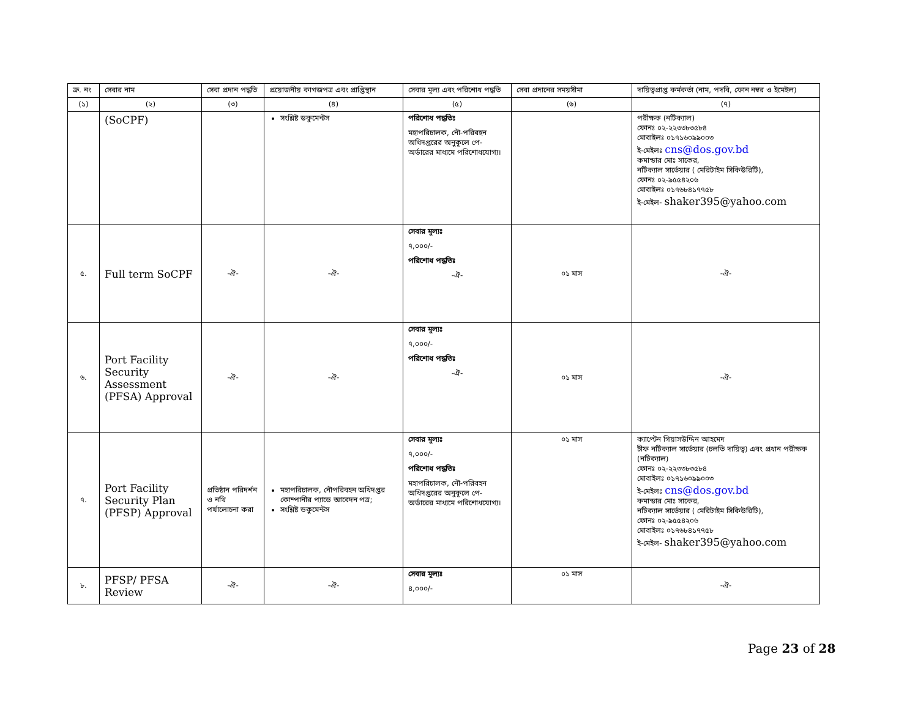| ক্র. নং | সেবার নাম | সেবা প্রদান পদ্ধতি | প্রয়োজনীয় কাগজপত্র এবং প্রাপ্তিস্থান | সেবার মূল্য এবং পরিশোধ পদ্ধতি | সেবা প্রদানের সময়সীমা | দায়িত্বপ্রাপ্ত কর্মকর্তা (নাম, পদবি, ফোন নম্বর ও ইমেইল) |
| --- | --- | --- | --- | --- | --- | --- |
| (১) | (২) | (৩) | (৪) | (৫) | (৬) | (৭) |
| | (SoCPF) | | সংশ্লিষ্ট ডকুমেন্টস | পরিশোধ পদ্ধতিঃ মহাপরিচালক, নৌ-পরিবহন অধিদপ্তরের অনুকূলে পে-অর্ডারের মাধ্যমে পরিশোধযোগ্য। | | পরীক্ষক (নটিক্যাল) ফোনঃ ০২-২২৩৩৮৩৫৮৪ মোবাইলঃ ০১৭১৬০৯৯০০৩ ই-মেইলঃ cns@dos.gov.bd কমান্ডার মোঃ সাকের, নটিক্যাল সার্ভেয়ার ( মেরিটাইম সিকিউরিটি), ফোনঃ ০২-৯৫৫৪২০৬ মোবাইলঃ ০১৭৬৮৪১৭৭৫৮ ই-মেইল- shaker395@yahoo.com |
| ৫. | Full term SoCPF | -ঐ- | -ঐ- | সেবার মূল্যঃ ৭,০০০/- পরিশোধ পদ্ধতিঃ -ঐ- | ০১ মাস | -ঐ- |
| ৬. | Port Facility Security Assessment (PFSA) Approval | -ঐ- | -ঐ- | সেবার মূল্যঃ ৭,০০০/- পরিশোধ পদ্ধতিঃ -ঐ- | ০১ মাস | -ঐ- |
| ৭. | Port Facility Security Plan (PFSP) Approval | প্রতিষ্ঠান পরিদর্শন ও নথি পর্যালোচনা করা | মহাপরিচালক, নৌপরিবহন অধিদপ্তর কোম্পানীর প্যাডে আবেদন পত্র; সংশ্লিষ্ট ডকুমেন্টস | সেবার মূল্যঃ ৭,০০০/- পরিশোধ পদ্ধতিঃ মহাপরিচালক, নৌ-পরিবহন অধিদপ্তরের অনুকূলে পে-অর্ডারের মাধ্যমে পরিশোধযোগ্য। | ০১ মাস | ক্যাপ্টেন গিয়াসউদ্দিন আহমেদ চীফ নটিক্যাল সার্ভেয়ার (চলতি দায়িত্ব) এবং প্রধান পরীক্ষক (নটিক্যাল) ফোনঃ ০২-২২৩৩৮৩৫৮৪ মোবাইলঃ ০১৭১৬০৯৯০০৩ ই-মেইলঃ cns@dos.gov.bd কমান্ডার মোঃ সাকের, নটিক্যাল সার্ভেয়ার ( মেরিটাইম সিকিউরিটি), ফোনঃ ০২-৯৫৫৪২০৬ মোবাইলঃ ০১৭৬৮৪১৭৭৫৮ ই-মেইল- shaker395@yahoo.com |
| ৮. | PFSP/ PFSA Review | -ঐ- | -ঐ- | সেবার মূল্যঃ ৪,০০০/- | ০১ মাস | -ঐ- |
Page 23 of 28